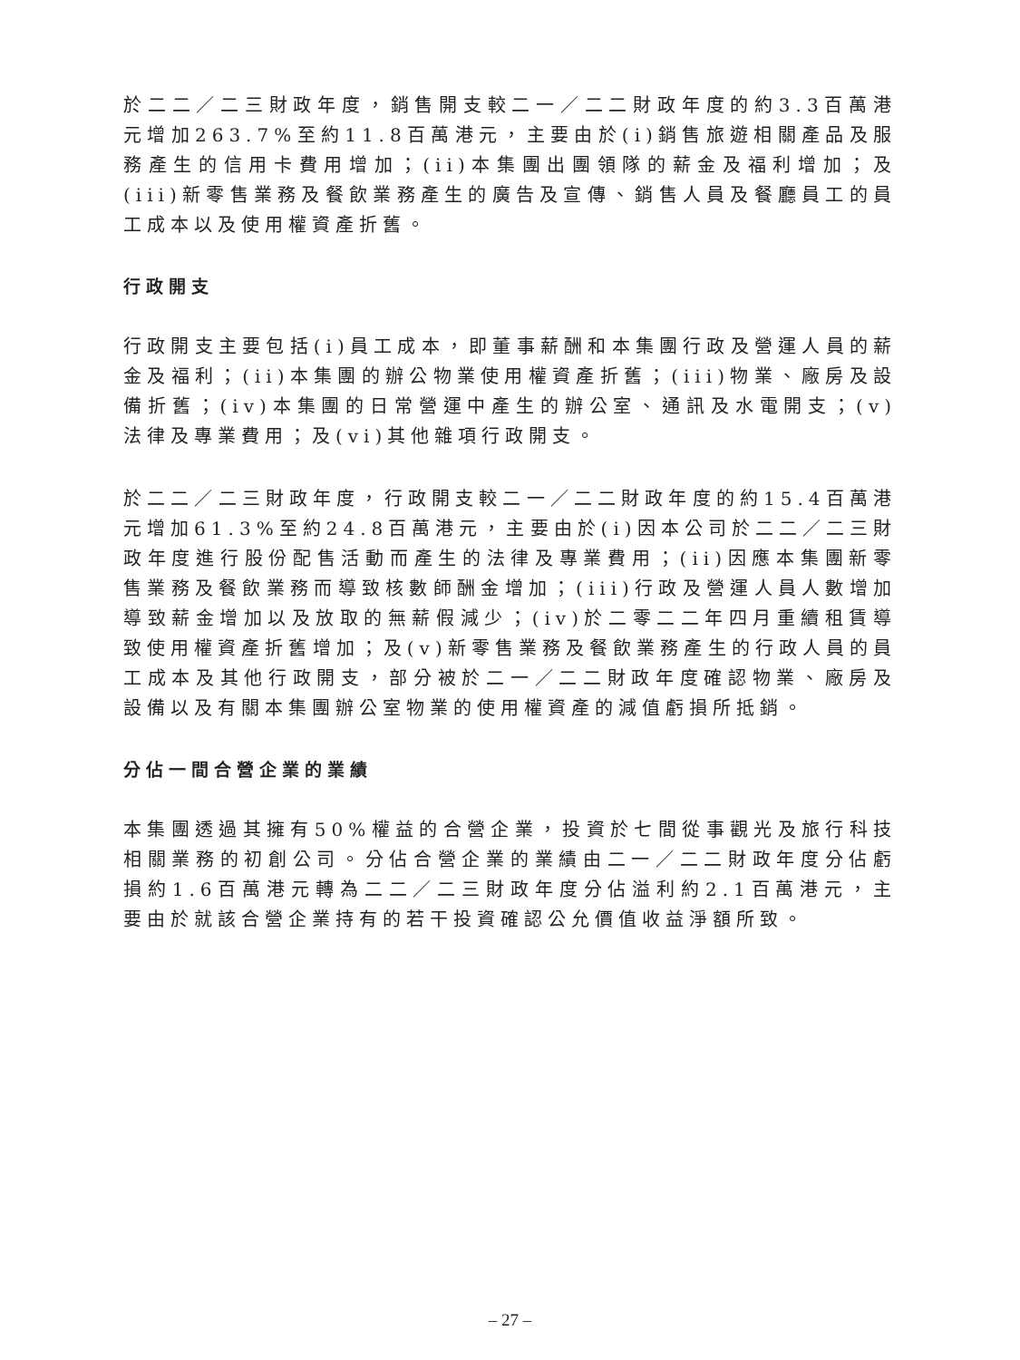於二二／二三財政年度，銷售開支較二一／二二財政年度的約3.3百萬港元增加263.7%至約11.8百萬港元，主要由於(i)銷售旅遊相關產品及服務產生的信用卡費用增加；(ii)本集團出團領隊的薪金及福利增加；及(iii)新零售業務及餐飲業務產生的廣告及宣傳、銷售人員及餐廳員工的員工成本以及使用權資產折舊。
行政開支
行政開支主要包括(i)員工成本，即董事薪酬和本集團行政及營運人員的薪金及福利；(ii)本集團的辦公物業使用權資產折舊；(iii)物業、廠房及設備折舊；(iv)本集團的日常營運中產生的辦公室、通訊及水電開支；(v)法律及專業費用；及(vi)其他雜項行政開支。
於二二／二三財政年度，行政開支較二一／二二財政年度的約15.4百萬港元增加61.3%至約24.8百萬港元，主要由於(i)因本公司於二二／二三財政年度進行股份配售活動而產生的法律及專業費用；(ii)因應本集團新零售業務及餐飲業務而導致核數師酬金增加；(iii)行政及營運人員人數增加導致薪金增加以及放取的無薪假減少；(iv)於二零二二年四月重續租賃導致使用權資產折舊增加；及(v)新零售業務及餐飲業務產生的行政人員的員工成本及其他行政開支，部分被於二一／二二財政年度確認物業、廠房及設備以及有關本集團辦公室物業的使用權資產的減值虧損所抵銷。
分佔一間合營企業的業績
本集團透過其擁有50%權益的合營企業，投資於七間從事觀光及旅行科技相關業務的初創公司。分佔合營企業的業績由二一／二二財政年度分佔虧損約1.6百萬港元轉為二二／二三財政年度分佔溢利約2.1百萬港元，主要由於就該合營企業持有的若干投資確認公允價值收益淨額所致。
– 27 –